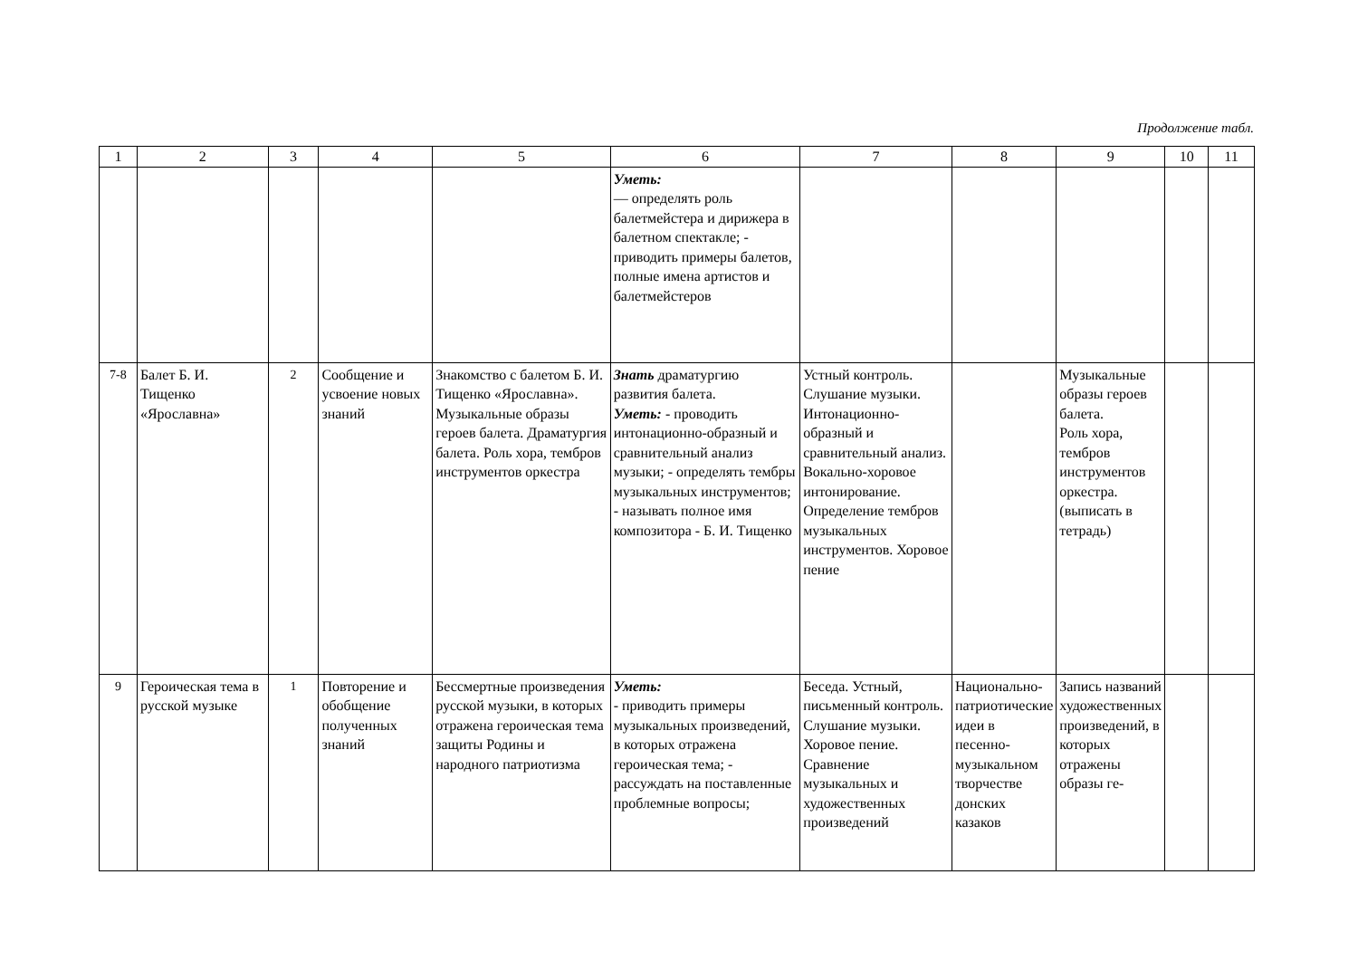Продолжение табл.
| 1 | 2 | 3 | 4 | 5 | 6 | 7 | 8 | 9 | 10 | 11 |
| --- | --- | --- | --- | --- | --- | --- | --- | --- | --- | --- |
| | | | | | Уметь: — определять роль балетмейстера и дирижера в балетном спектакле; - приводить примеры балетов, полные имена артистов и балетмейстеров | | | | | |
| 7-8 | Балет Б. И. Тищенко «Ярославна» | 2 | Сообщение и усвоение новых знаний | Знакомство с балетом Б. И. Тищенко «Ярославна». Музыкальные образы героев балета. Драматургия балета. Роль хора, тембров инструментов оркестра | Знать драматургию развития балета. Уметь: - проводить интонационно-образный и сравнительный анализ музыки; - определять тембры музыкальных инструментов; - называть полное имя композитора - Б. И. Тищенко | Устный контроль. Слушание музыки. Интонационно-образный и сравнительный анализ. Вокально-хоровое интонирование. Определение тембров музыкальных инструментов. Хоровое пение | | Музыкальные образы героев балета. Роль хора, тембров инструментов оркестра. (выписать в тетрадь) | | |
| 9 | Героическая тема в русской музыке | 1 | Повторение и обобщение полученных знаний | Бессмертные произведения русской музыки, в которых отражена героическая тема защиты Родины и народного патриотизма | Уметь: - приводить примеры музыкальных произведений, в которых отражена героическая тема; - рассуждать на поставленные проблемные вопросы; | Беседа. Устный, письменный контроль. Слушание музыки. Хоровое пение. Сравнение музыкальных и художественных произведений | Национально-патриотические идеи в песенно-музыкальном творчестве донских казаков | Запись названий художественных произведений, в которых отражены образы ге- | | |